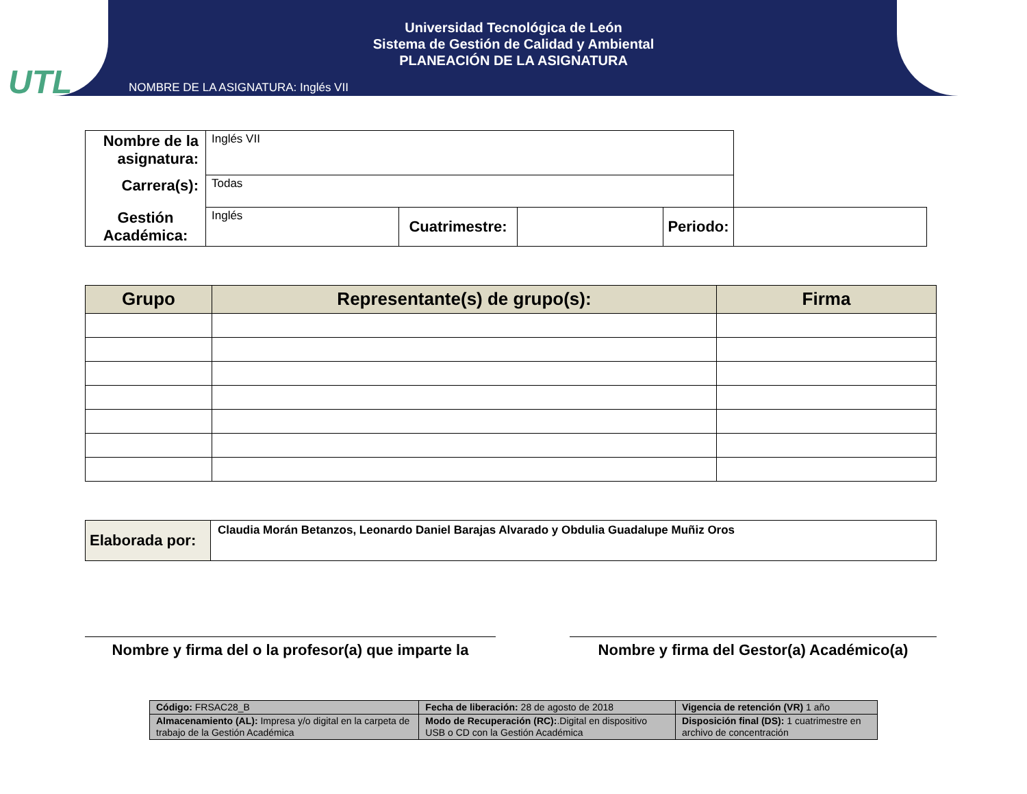UTL
Universidad Tecnológica de León
Sistema de Gestión de Calidad y Ambiental
PLANEACIÓN DE LA ASIGNATURA
NOMBRE DE LA ASIGNATURA: Inglés VII
| Nombre de la asignatura: | Inglés VII | | | | |
| Carrera(s): | Todas | | | | |
| Gestión Académica: | Inglés | Cuatrimestre: | | Periodo: | |
| Grupo | Representante(s) de grupo(s): | Firma |
| --- | --- | --- |
| Elaborada por: | Claudia Morán Betanzos, Leonardo Daniel Barajas Alvarado y Obdulia Guadalupe Muñiz Oros |
Nombre y firma del o la profesor(a) que imparte la
Nombre y firma del Gestor(a) Académico(a)
| Código: FRSAC28_B | Fecha de liberación: 28 de agosto de 2018 | Vigencia de retención (VR) 1 año |
| Almacenamiento (AL): Impresa y/o digital en la carpeta de trabajo de la Gestión Académica | Modo de Recuperación (RC): .Digital en dispositivo USB o CD con la Gestión Académica | Disposición final (DS): 1 cuatrimestre en archivo de concentración |